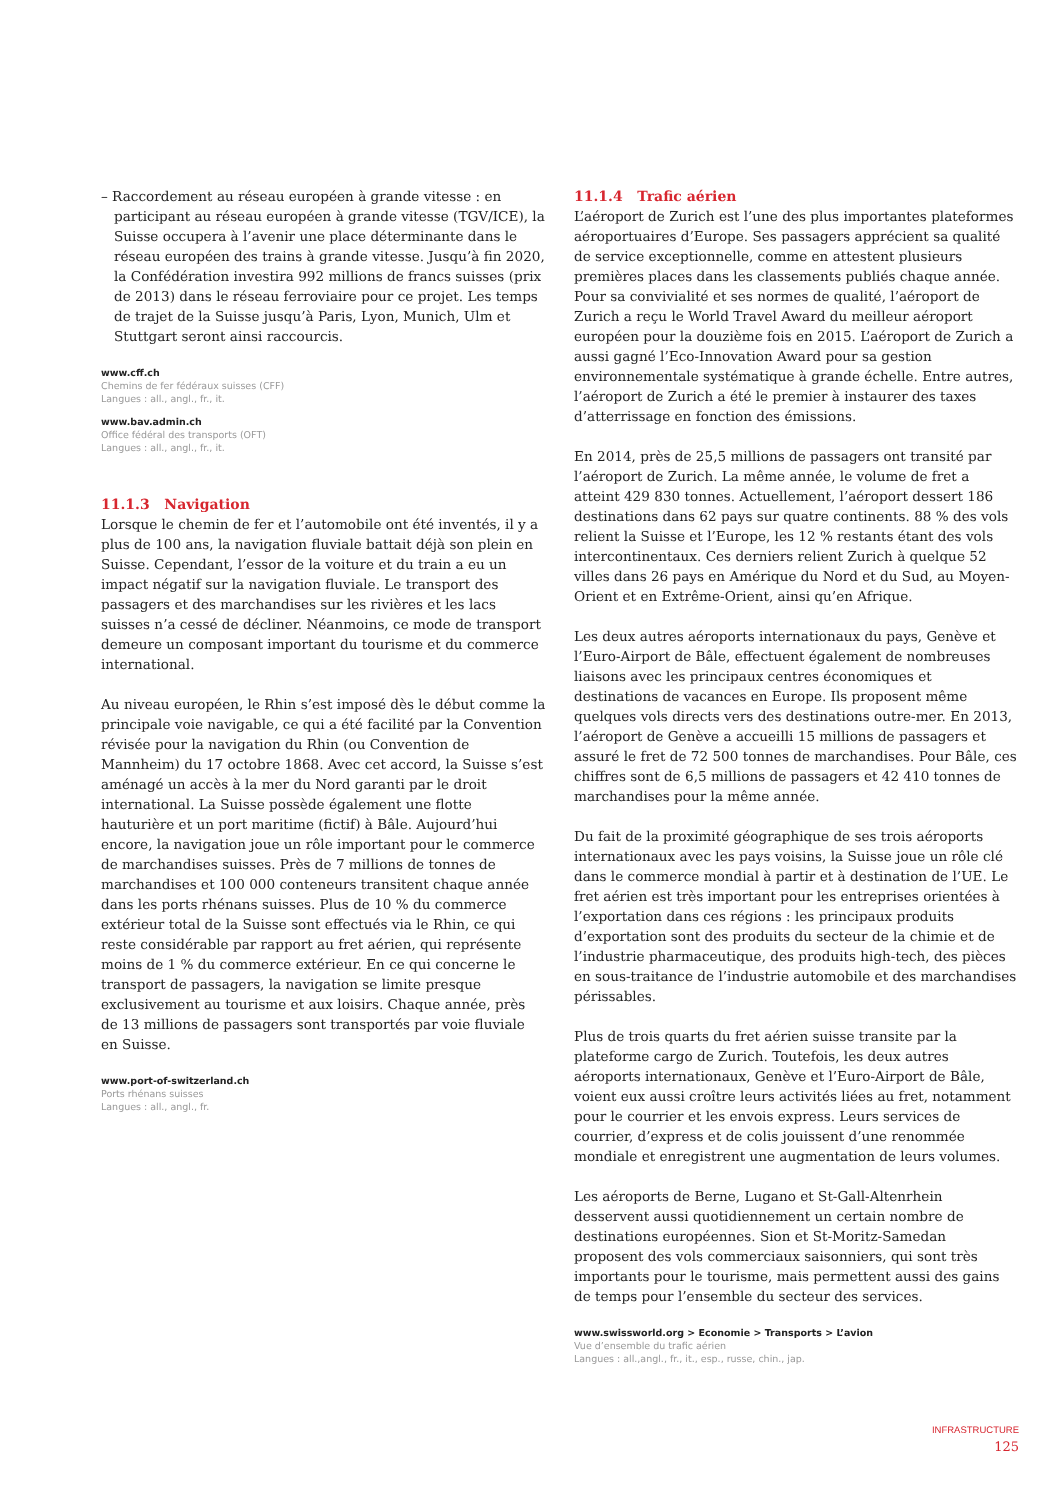– Raccordement au réseau européen à grande vitesse : en participant au réseau européen à grande vitesse (TGV/ICE), la Suisse occupera à l’avenir une place déterminante dans le réseau européen des trains à grande vitesse. Jusqu’à fin 2020, la Confédération investira 992 millions de francs suisses (prix de 2013) dans le réseau ferroviaire pour ce projet. Les temps de trajet de la Suisse jusqu’à Paris, Lyon, Munich, Ulm et Stuttgart seront ainsi raccourcis.
www.cff.ch
Chemins de fer fédéraux suisses (CFF)
Langues : all., angl., fr., it.
www.bav.admin.ch
Office fédéral des transports (OFT)
Langues : all., angl., fr., it.
11.1.3 Navigation
Lorsque le chemin de fer et l’automobile ont été inventés, il y a plus de 100 ans, la navigation fluviale battait déjà son plein en Suisse. Cependant, l’essor de la voiture et du train a eu un impact négatif sur la navigation fluviale. Le transport des passagers et des marchandises sur les rivières et les lacs suisses n’a cessé de décliner. Néanmoins, ce mode de transport demeure un composant important du tourisme et du commerce international.
Au niveau européen, le Rhin s’est imposé dès le début comme la principale voie navigable, ce qui a été facilité par la Convention révisée pour la navigation du Rhin (ou Convention de Mannheim) du 17 octobre 1868. Avec cet accord, la Suisse s’est aménagé un accès à la mer du Nord garanti par le droit international. La Suisse possède également une flotte hauturière et un port maritime (fictif) à Bâle. Aujourd’hui encore, la navigation joue un rôle important pour le commerce de marchandises suisses. Près de 7 millions de tonnes de marchandises et 100 000 conteneurs transitent chaque année dans les ports rhénans suisses. Plus de 10 % du commerce extérieur total de la Suisse sont effectués via le Rhin, ce qui reste considérable par rapport au fret aérien, qui représente moins de 1 % du commerce extérieur. En ce qui concerne le transport de passagers, la navigation se limite presque exclusivement au tourisme et aux loisirs. Chaque année, près de 13 millions de passagers sont transportés par voie fluviale en Suisse.
www.port-of-switzerland.ch
Ports rhénans suisses
Langues : all., angl., fr.
11.1.4 Trafic aérien
L’aéroport de Zurich est l’une des plus importantes plateformes aéroportuaires d’Europe. Ses passagers apprécient sa qualité de service exceptionnelle, comme en attestent plusieurs premières places dans les classements publiés chaque année. Pour sa convivialité et ses normes de qualité, l’aéroport de Zurich a reçu le World Travel Award du meilleur aéroport européen pour la douzième fois en 2015. L’aéroport de Zurich a aussi gagné l’Eco-Innovation Award pour sa gestion environnementale systématique à grande échelle. Entre autres, l’aéroport de Zurich a été le premier à instaurer des taxes d’atterrissage en fonction des émissions.
En 2014, près de 25,5 millions de passagers ont transité par l’aéroport de Zurich. La même année, le volume de fret a atteint 429 830 tonnes. Actuellement, l’aéroport dessert 186 destinations dans 62 pays sur quatre continents. 88 % des vols relient la Suisse et l’Europe, les 12 % restants étant des vols intercontinentaux. Ces derniers relient Zurich à quelque 52 villes dans 26 pays en Amérique du Nord et du Sud, au Moyen-Orient et en Extrême-Orient, ainsi qu’en Afrique.
Les deux autres aéroports internationaux du pays, Genève et l’Euro-Airport de Bâle, effectuent également de nombreuses liaisons avec les principaux centres économiques et destinations de vacances en Europe. Ils proposent même quelques vols directs vers des destinations outre-mer. En 2013, l’aéroport de Genève a accueilli 15 millions de passagers et assuré le fret de 72 500 tonnes de marchandises. Pour Bâle, ces chiffres sont de 6,5 millions de passagers et 42 410 tonnes de marchandises pour la même année.
Du fait de la proximité géographique de ses trois aéroports internationaux avec les pays voisins, la Suisse joue un rôle clé dans le commerce mondial à partir et à destination de l’UE. Le fret aérien est très important pour les entreprises orientées à l’exportation dans ces régions : les principaux produits d’exportation sont des produits du secteur de la chimie et de l’industrie pharmaceutique, des produits high-tech, des pièces en sous-traitance de l’industrie automobile et des marchandises périssables.
Plus de trois quarts du fret aérien suisse transite par la plateforme cargo de Zurich. Toutefois, les deux autres aéroports internationaux, Genève et l’Euro-Airport de Bâle, voient eux aussi croître leurs activités liées au fret, notamment pour le courrier et les envois express. Leurs services de courrier, d’express et de colis jouissent d’une renommée mondiale et enregistrent une augmentation de leurs volumes.
Les aéroports de Berne, Lugano et St-Gall-Altenrhein desservent aussi quotidiennement un certain nombre de destinations européennes. Sion et St-Moritz-Samedan proposent des vols commerciaux saisonniers, qui sont très importants pour le tourisme, mais permettent aussi des gains de temps pour l’ensemble du secteur des services.
www.swissworld.org > Economie > Transports > L’avion
Vue d’ensemble du trafic aérien
Langues : all.,angl., fr., it., esp., russe, chin., jap.
INFRASTRUCTURE
125